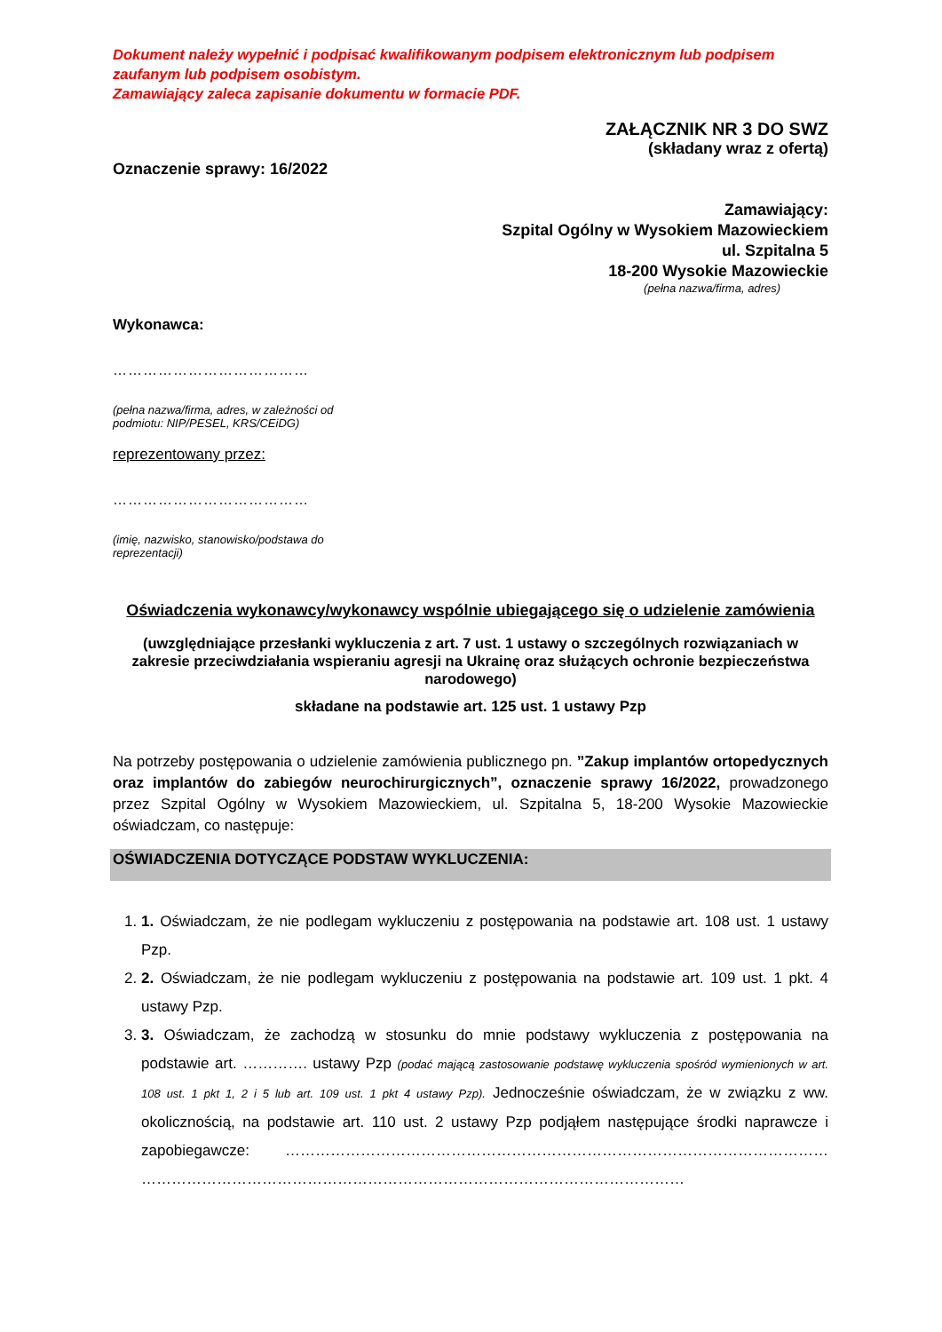Dokument należy wypełnić i podpisać kwalifikowanym podpisem elektronicznym lub podpisem zaufanym lub podpisem osobistym.
Zamawiający zaleca zapisanie dokumentu w formacie PDF.
ZAŁĄCZNIK NR 3 DO SWZ
(składany wraz z ofertą)
Oznaczenie sprawy: 16/2022
Zamawiający:
Szpital Ogólny w Wysokiem Mazowieckiem
ul. Szpitalna 5
18-200 Wysokie Mazowieckie
(pełna nazwa/firma, adres)
Wykonawca:
…………………………………
(pełna nazwa/firma, adres, w zależności od
podmiotu: NIP/PESEL, KRS/CEiDG)
reprezentowany przez:
…………………………………
(imię, nazwisko, stanowisko/podstawa do
reprezentacji)
Oświadczenia wykonawcy/wykonawcy wspólnie ubiegającego się o udzielenie zamówienia
(uwzględniające przesłanki wykluczenia z art. 7 ust. 1 ustawy o szczególnych rozwiązaniach w zakresie przeciwdziałania wspieraniu agresji na Ukrainę oraz służących ochronie bezpieczeństwa narodowego)
składane na podstawie art. 125 ust. 1 ustawy Pzp
Na potrzeby postępowania o udzielenie zamówienia publicznego pn. ”Zakup implantów ortopedycznych oraz implantów do zabiegów neurochirurgicznych”, oznaczenie sprawy 16/2022, prowadzonego przez Szpital Ogólny w Wysokiem Mazowieckiem, ul. Szpitalna 5, 18-200 Wysokie Mazowieckie oświadczam, co następuje:
OŚWIADCZENIA DOTYCZĄCE PODSTAW WYKLUCZENIA:
1. 1. Oświadczam, że nie podlegam wykluczeniu z postępowania na podstawie art. 108 ust. 1 ustawy Pzp.
2. 2. Oświadczam, że nie podlegam wykluczeniu z postępowania na podstawie art. 109 ust. 1 pkt. 4 ustawy Pzp.
3. 3. Oświadczam, że zachodzą w stosunku do mnie podstawy wykluczenia z postępowania na podstawie art. …………. ustawy Pzp (podać mającą zastosowanie podstawę wykluczenia spośród wymienionych w art. 108 ust. 1 pkt 1, 2 i 5 lub art. 109 ust. 1 pkt 4 ustawy Pzp). Jednocześnie oświadczam, że w związku z ww. okolicznością, na podstawie art. 110 ust. 2 ustawy Pzp podjąłem następujące środki naprawcze i zapobiegawcze: ……………………………………………………………………………………………… ………………………………………………………………………………………………